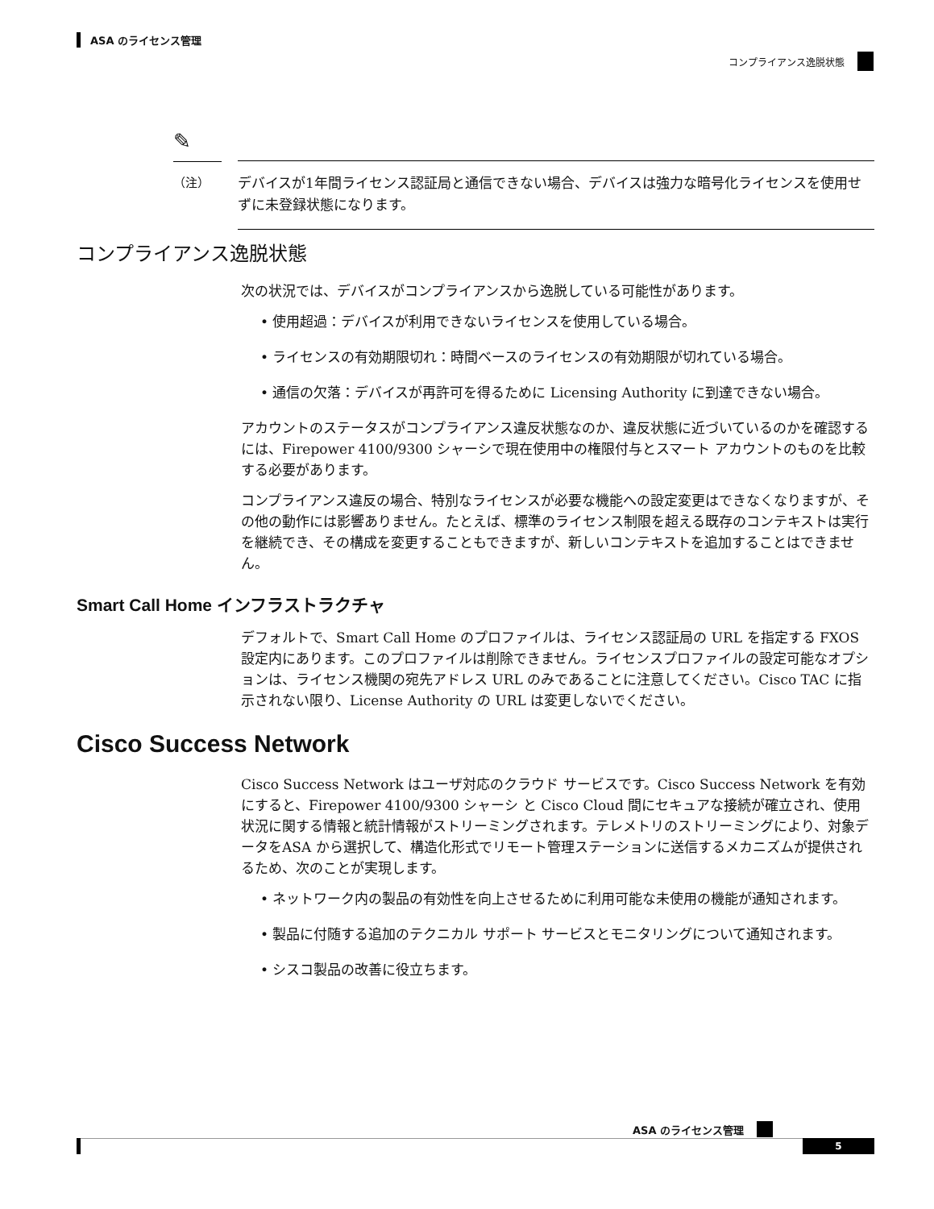ASA のライセンス管理
コンプライアンス逸脱状態
✎
（注）
デバイスが1年間ライセンス認証局と通信できない場合、デバイスは強力な暗号化ライセンスを使用せずに未登録状態になります。
コンプライアンス逸脱状態
次の状況では、デバイスがコンプライアンスから逸脱している可能性があります。
• 使用超過：デバイスが利用できないライセンスを使用している場合。
• ライセンスの有効期限切れ：時間ベースのライセンスの有効期限が切れている場合。
• 通信の欠落：デバイスが再許可を得るために Licensing Authority に到達できない場合。
アカウントのステータスがコンプライアンス違反状態なのか、違反状態に近づいているのかを確認するには、Firepower 4100/9300 シャーシで現在使用中の権限付与とスマート アカウントのものを比較する必要があります。
コンプライアンス違反の場合、特別なライセンスが必要な機能への設定変更はできなくなりますが、その他の動作には影響ありません。たとえば、標準のライセンス制限を超える既存のコンテキストは実行を継続でき、その構成を変更することもできますが、新しいコンテキストを追加することはできません。
Smart Call Home インフラストラクチャ
デフォルトで、Smart Call Home のプロファイルは、ライセンス認証局の URL を指定する FXOS 設定内にあります。このプロファイルは削除できません。ライセンスプロファイルの設定可能なオプションは、ライセンス機関の宛先アドレス URL のみであることに注意してください。Cisco TAC に指示されない限り、License Authority の URL は変更しないでください。
Cisco Success Network
Cisco Success Network はユーザ対応のクラウド サービスです。Cisco Success Network を有効にすると、Firepower 4100/9300 シャーシ と Cisco Cloud 間にセキュアな接続が確立され、使用状況に関する情報と統計情報がストリーミングされます。テレメトリのストリーミングにより、対象データをASA から選択して、構造化形式でリモート管理ステーションに送信するメカニズムが提供されるため、次のことが実現します。
• ネットワーク内の製品の有効性を向上させるために利用可能な未使用の機能が通知されます。
• 製品に付随する追加のテクニカル サポート サービスとモニタリングについて通知されます。
• シスコ製品の改善に役立ちます。
ASA のライセンス管理
5